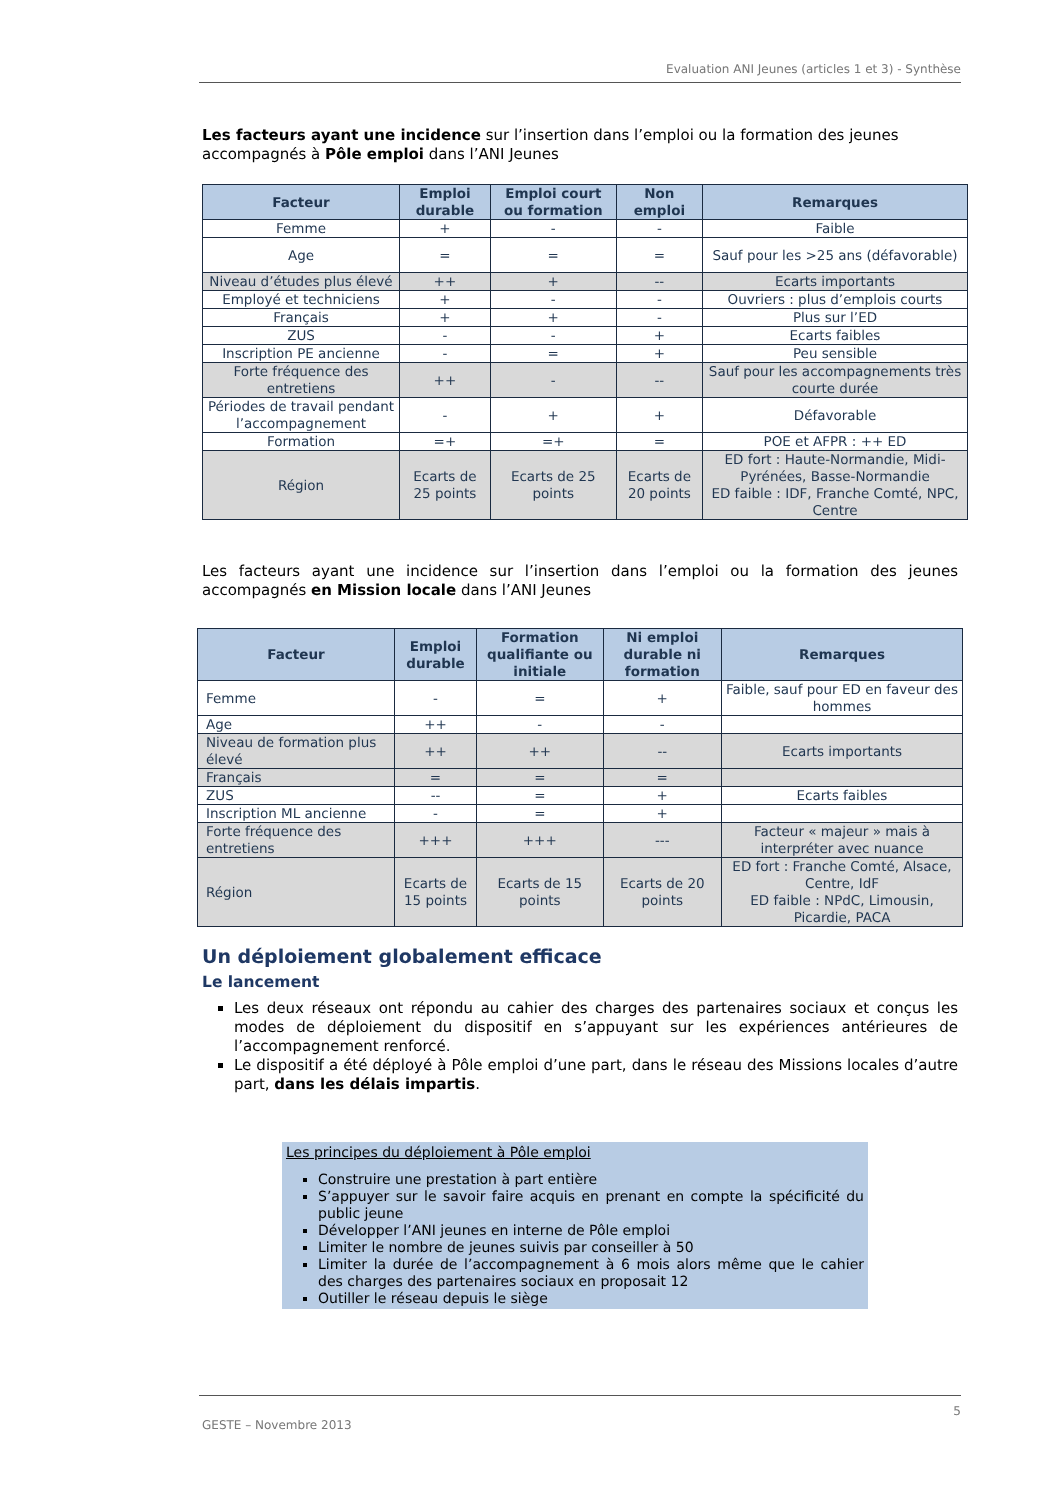Evaluation ANI Jeunes (articles 1 et 3) - Synthèse
Les facteurs ayant une incidence sur l’insertion dans l’emploi ou la formation des jeunes accompagnés à Pôle emploi dans l’ANI Jeunes
| Facteur | Emploi durable | Emploi court ou formation | Non emploi | Remarques |
| --- | --- | --- | --- | --- |
| Femme | + | - | - | Faible |
| Age | = | = | = | Sauf pour les >25 ans (défavorable) |
| Niveau d’études plus élevé | ++ | + | -- | Ecarts importants |
| Employé et techniciens | + | - | - | Ouvriers : plus d’emplois courts |
| Français | + | + | - | Plus sur l’ED |
| ZUS | - | - | + | Ecarts faibles |
| Inscription PE ancienne | - | = | + | Peu sensible |
| Forte fréquence des entretiens | ++ | - | -- | Sauf pour les accompagnements très courte durée |
| Périodes de travail pendant l’accompagnement | - | + | + | Défavorable |
| Formation | =+ | =+ | = | POE et AFPR : ++ ED |
| Région | Ecarts de 25 points | Ecarts de 25 points | Ecarts de 20 points | ED fort : Haute-Normandie, Midi-Pyrénées, Basse-Normandie ED faible : IDF, Franche Comté, NPC, Centre |
Les facteurs ayant une incidence sur l’insertion dans l’emploi ou la formation des jeunes accompagnés en Mission locale dans l’ANI Jeunes
| Facteur | Emploi durable | Formation qualifiante ou initiale | Ni emploi durable ni formation | Remarques |
| --- | --- | --- | --- | --- |
| Femme | - | = | + | Faible, sauf pour ED en faveur des hommes |
| Age | ++ | - | - | |
| Niveau de formation plus élevé | ++ | ++ | -- | Ecarts importants |
| Français | = | = | = | |
| ZUS | -- | = | + | Ecarts faibles |
| Inscription ML ancienne | - | = | + | |
| Forte fréquence des entretiens | +++ | +++ | --- | Facteur « majeur » mais à interpréter avec nuance |
| Région | Ecarts de 15 points | Ecarts de 15 points | Ecarts de 20 points | ED fort : Franche Comté, Alsace, Centre, IdF ED faible : NPdC, Limousin, Picardie, PACA |
Un déploiement globalement efficace
Le lancement
Les deux réseaux ont répondu au cahier des charges des partenaires sociaux et conçus les modes de déploiement du dispositif en s’appuyant sur les expériences antérieures de l’accompagnement renforcé.
Le dispositif a été déployé à Pôle emploi d’une part, dans le réseau des Missions locales d’autre part, dans les délais impartis.
Les principes du déploiement à Pôle emploi
Construire une prestation à part entière
S’appuyer sur le savoir faire acquis en prenant en compte la spécificité du public jeune
Développer l’ANI jeunes en interne de Pôle emploi
Limiter le nombre de jeunes suivis par conseiller à 50
Limiter la durée de l’accompagnement à 6 mois alors même que le cahier des charges des partenaires sociaux en proposait 12
Outiller le réseau depuis le siège
5
GESTE – Novembre 2013